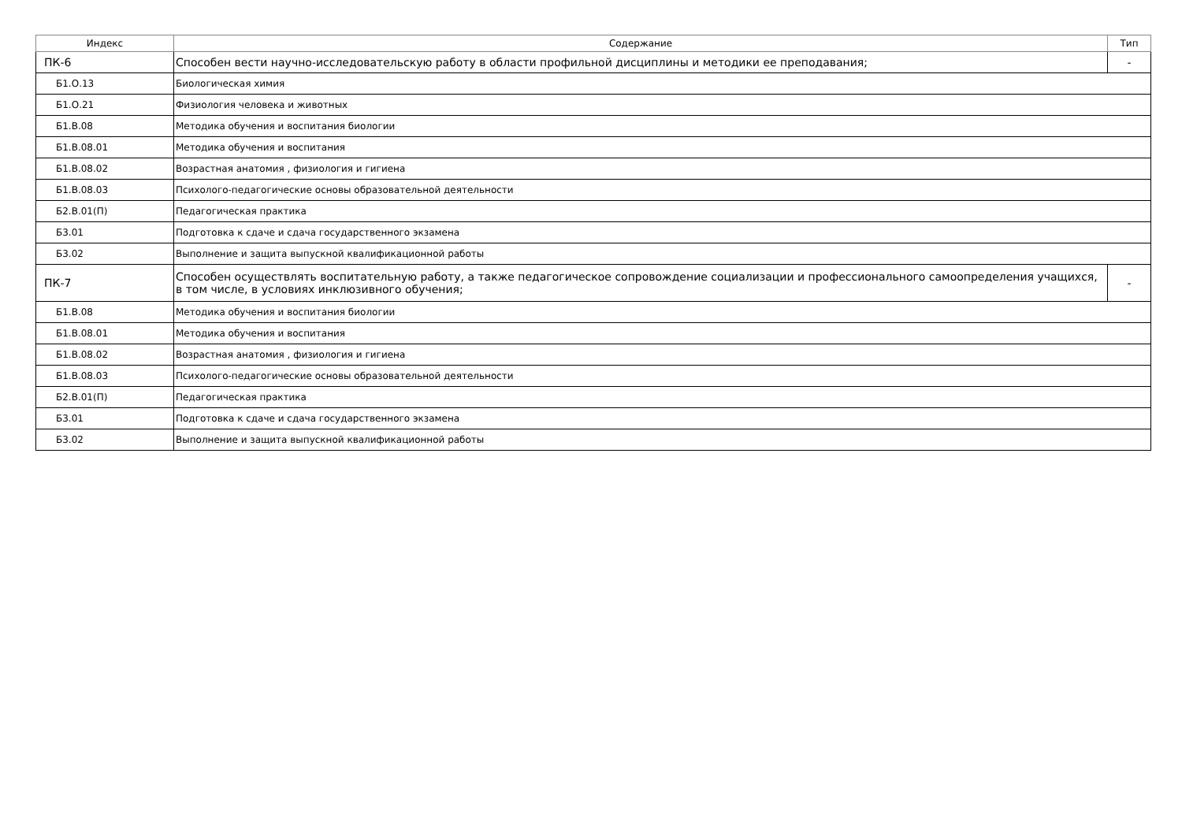| Индекс | Содержание | Тип |
| --- | --- | --- |
| ПК-6 | Способен вести научно-исследовательскую работу в области профильной дисциплины и методики ее преподавания; | - |
| Б1.О.13 | Биологическая химия | |
| Б1.О.21 | Физиология человека и животных | |
| Б1.В.08 | Методика обучения и воспитания биологии | |
| Б1.В.08.01 | Методика обучения и воспитания | |
| Б1.В.08.02 | Возрастная анатомия , физиология и гигиена | |
| Б1.В.08.03 | Психолого-педагогические основы образовательной деятельности | |
| Б2.В.01(П) | Педагогическая практика | |
| Б3.01 | Подготовка к сдаче и сдача государственного экзамена | |
| Б3.02 | Выполнение и защита выпускной квалификационной работы | |
| ПК-7 | Способен осуществлять воспитательную работу, а также педагогическое сопровождение социализации и профессионального самоопределения учащихся, в том числе, в условиях инклюзивного обучения; | - |
| Б1.В.08 | Методика обучения и воспитания биологии | |
| Б1.В.08.01 | Методика обучения и воспитания | |
| Б1.В.08.02 | Возрастная анатомия , физиология и гигиена | |
| Б1.В.08.03 | Психолого-педагогические основы образовательной деятельности | |
| Б2.В.01(П) | Педагогическая практика | |
| Б3.01 | Подготовка к сдаче и сдача государственного экзамена | |
| Б3.02 | Выполнение и защита выпускной квалификационной работы | |